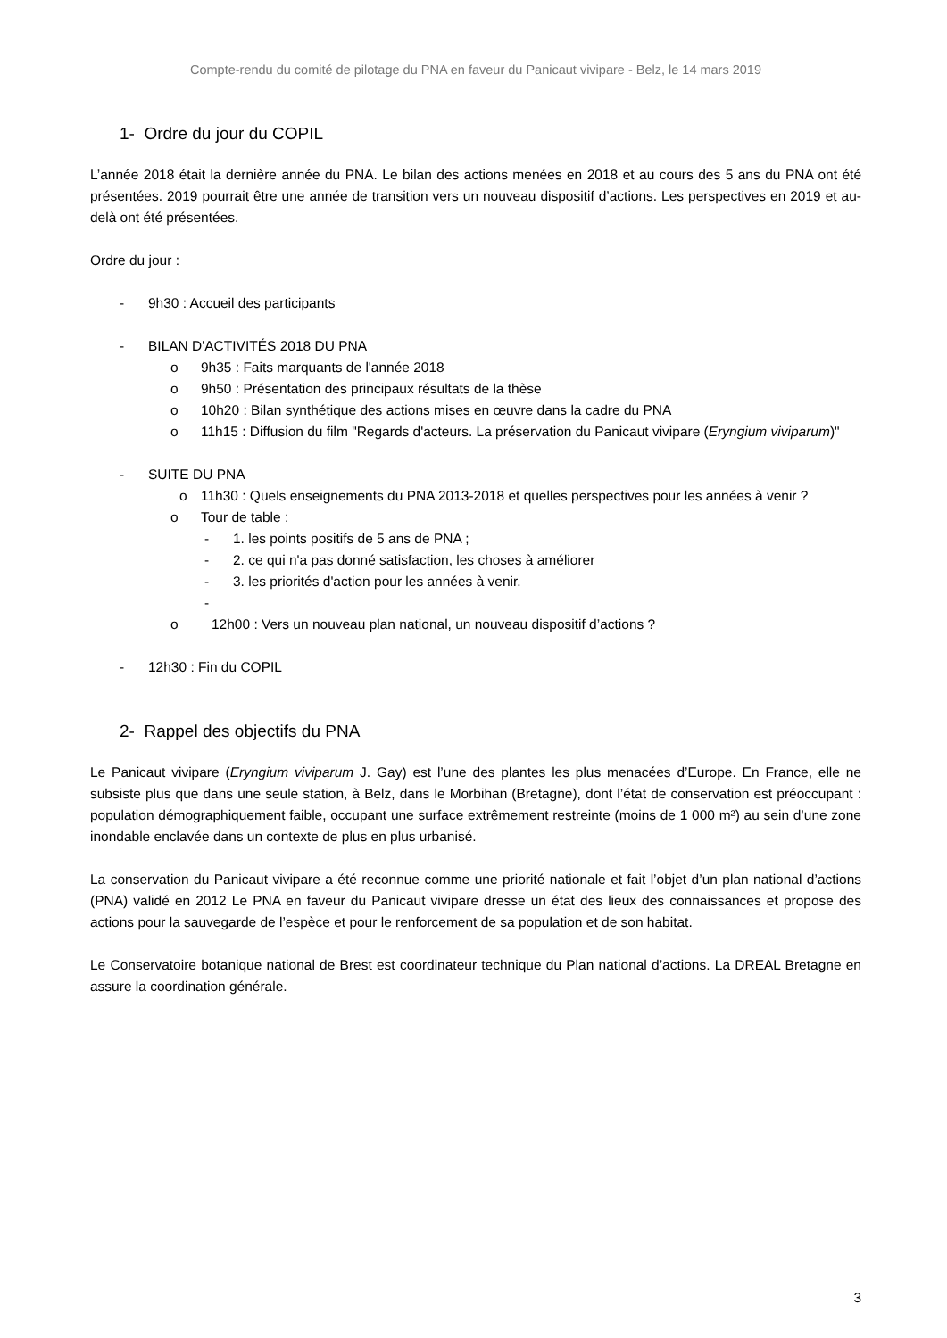Compte-rendu du comité de pilotage du PNA en faveur du Panicaut vivipare - Belz, le 14 mars 2019
1- Ordre du jour du COPIL
L’année 2018 était la dernière année du PNA. Le bilan des actions menées en 2018 et au cours des 5 ans du PNA ont été présentées. 2019 pourrait être une année de transition vers un nouveau dispositif d’actions. Les perspectives en 2019 et au-delà ont été présentées.
Ordre du jour :
- 9h30 : Accueil des participants
- BILAN D'ACTIVITÉS 2018 DU PNA
o 9h35 : Faits marquants de l'année 2018
o 9h50 : Présentation des principaux résultats de la thèse
o 10h20 : Bilan synthétique des actions mises en œuvre dans la cadre du PNA
o 11h15 : Diffusion du film "Regards d'acteurs. La préservation du Panicaut vivipare (Eryngium viviparum)"
- SUITE DU PNA
o 11h30 : Quels enseignements du PNA 2013-2018 et quelles perspectives pour les années à venir ?
o Tour de table :
- 1. les points positifs de 5 ans de PNA ;
- 2. ce qui n'a pas donné satisfaction, les choses à améliorer
- 3. les priorités d'action pour les années à venir.
-
o 12h00 : Vers un nouveau plan national, un nouveau dispositif d’actions ?
- 12h30 : Fin du COPIL
2- Rappel des objectifs du PNA
Le Panicaut vivipare (Eryngium viviparum J. Gay) est l’une des plantes les plus menacées d’Europe. En France, elle ne subsiste plus que dans une seule station, à Belz, dans le Morbihan (Bretagne), dont l’état de conservation est préoccupant : population démographiquement faible, occupant une surface extrêmement restreinte (moins de 1 000 m²) au sein d’une zone inondable enclavée dans un contexte de plus en plus urbanisé.
La conservation du Panicaut vivipare a été reconnue comme une priorité nationale et fait l’objet d’un plan national d’actions (PNA) validé en 2012 Le PNA en faveur du Panicaut vivipare dresse un état des lieux des connaissances et propose des actions pour la sauvegarde de l’espèce et pour le renforcement de sa population et de son habitat.
Le Conservatoire botanique national de Brest est coordinateur technique du Plan national d’actions. La DREAL Bretagne en assure la coordination générale.
3